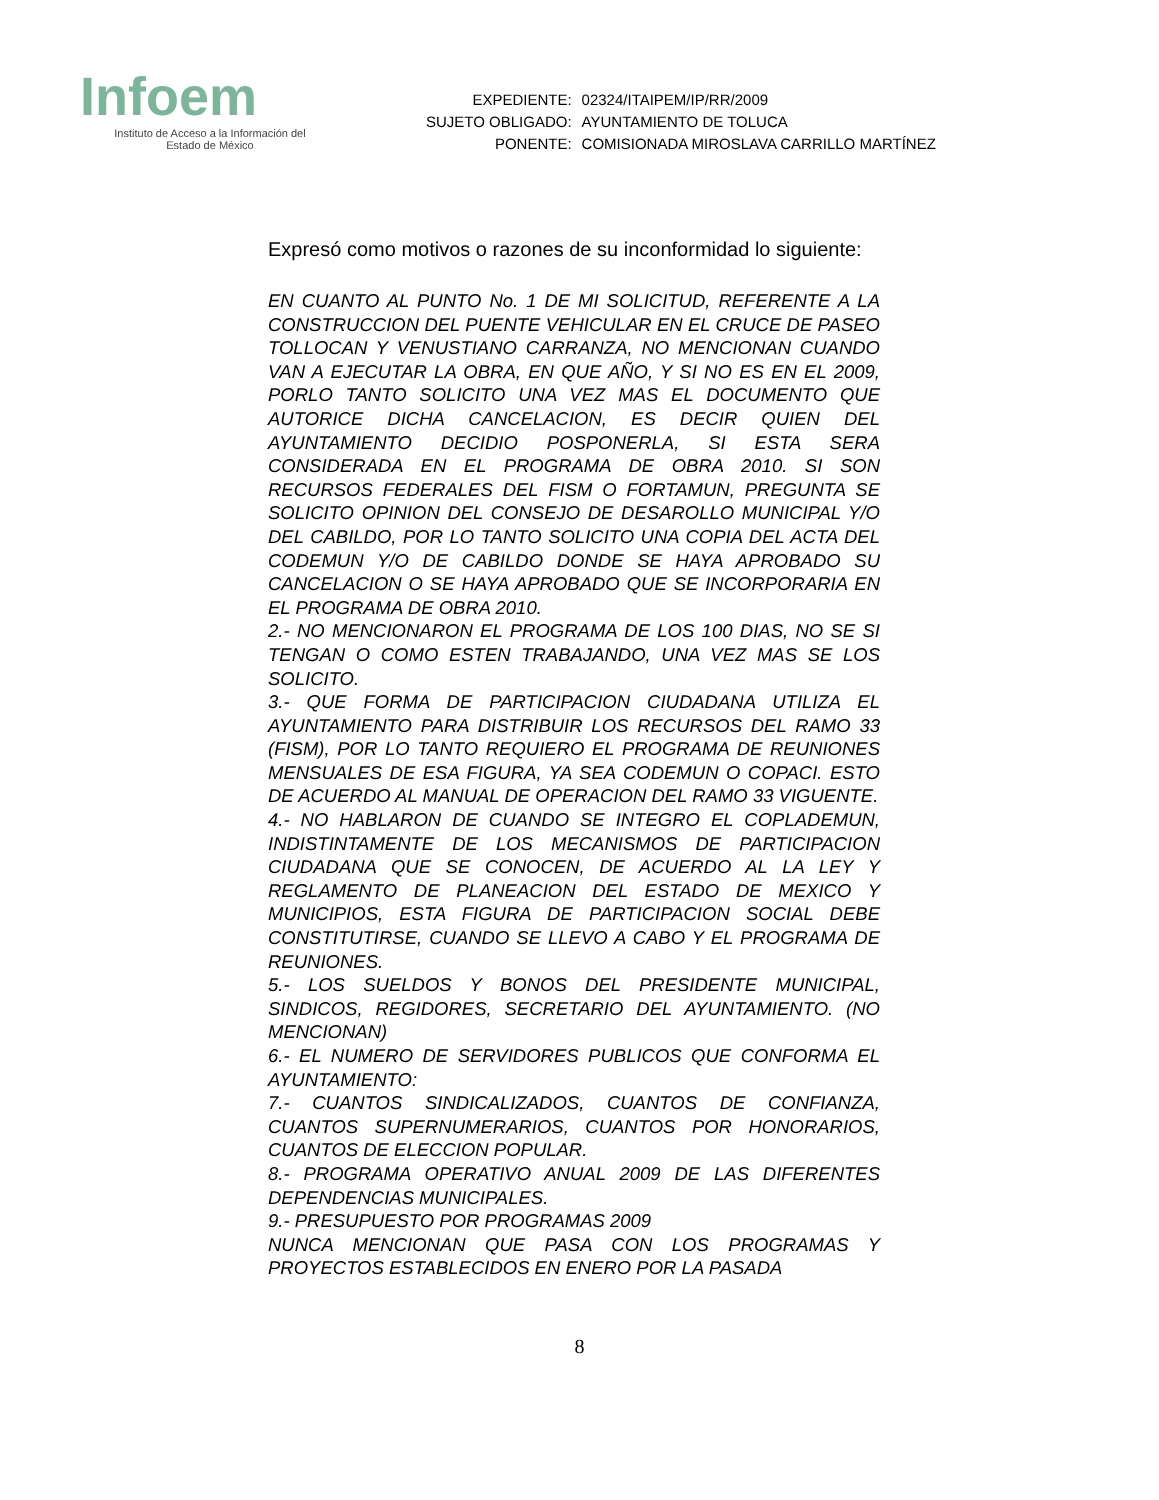Infoem
Instituto de Acceso a la Información del
Estado de México
| EXPEDIENTE: | 02324/ITAIPEM/IP/RR/2009 |
| SUJETO OBLIGADO: | AYUNTAMIENTO DE TOLUCA |
| PONENTE: | COMISIONADA MIROSLAVA CARRILLO MARTÍNEZ |
Expresó como motivos o razones de su inconformidad lo siguiente:
EN CUANTO AL PUNTO No. 1 DE MI SOLICITUD, REFERENTE A LA CONSTRUCCION DEL PUENTE VEHICULAR EN EL CRUCE DE PASEO TOLLOCAN Y VENUSTIANO CARRANZA, NO MENCIONAN CUANDO VAN A EJECUTAR LA OBRA, EN QUE AÑO, Y SI NO ES EN EL 2009, PORLO TANTO SOLICITO UNA VEZ MAS EL DOCUMENTO QUE AUTORICE DICHA CANCELACION, ES DECIR QUIEN DEL AYUNTAMIENTO DECIDIO POSPONERLA, SI ESTA SERA CONSIDERADA EN EL PROGRAMA DE OBRA 2010. SI SON RECURSOS FEDERALES DEL FISM O FORTAMUN, PREGUNTA SE SOLICITO OPINION DEL CONSEJO DE DESAROLLO MUNICIPAL Y/O DEL CABILDO, POR LO TANTO SOLICITO UNA COPIA DEL ACTA DEL CODEMUN Y/O DE CABILDO DONDE SE HAYA APROBADO SU CANCELACION O SE HAYA APROBADO QUE SE INCORPORARIA EN EL PROGRAMA DE OBRA 2010.
2.- NO MENCIONARON EL PROGRAMA DE LOS 100 DIAS, NO SE SI TENGAN O COMO ESTEN TRABAJANDO, UNA VEZ MAS SE LOS SOLICITO.
3.- QUE FORMA DE PARTICIPACION CIUDADANA UTILIZA EL AYUNTAMIENTO PARA DISTRIBUIR LOS RECURSOS DEL RAMO 33 (FISM), POR LO TANTO REQUIERO EL PROGRAMA DE REUNIONES MENSUALES DE ESA FIGURA, YA SEA CODEMUN O COPACI. ESTO DE ACUERDO AL MANUAL DE OPERACION DEL RAMO 33 VIGUENTE.
4.- NO HABLARON DE CUANDO SE INTEGRO EL COPLADEMUN, INDISTINTAMENTE DE LOS MECANISMOS DE PARTICIPACION CIUDADANA QUE SE CONOCEN, DE ACUERDO AL LA LEY Y REGLAMENTO DE PLANEACION DEL ESTADO DE MEXICO Y MUNICIPIOS, ESTA FIGURA DE PARTICIPACION SOCIAL DEBE CONSTITUTIRSE, CUANDO SE LLEVO A CABO Y EL PROGRAMA DE REUNIONES.
5.- LOS SUELDOS Y BONOS DEL PRESIDENTE MUNICIPAL, SINDICOS, REGIDORES, SECRETARIO DEL AYUNTAMIENTO. (NO MENCIONAN)
6.- EL NUMERO DE SERVIDORES PUBLICOS QUE CONFORMA EL AYUNTAMIENTO:
7.- CUANTOS SINDICALIZADOS, CUANTOS DE CONFIANZA, CUANTOS SUPERNUMERARIOS, CUANTOS POR HONORARIOS, CUANTOS DE ELECCION POPULAR.
8.- PROGRAMA OPERATIVO ANUAL 2009 DE LAS DIFERENTES DEPENDENCIAS MUNICIPALES.
9.- PRESUPUESTO POR PROGRAMAS 2009
NUNCA MENCIONAN QUE PASA CON LOS PROGRAMAS Y PROYECTOS ESTABLECIDOS EN ENERO POR LA PASADA
8